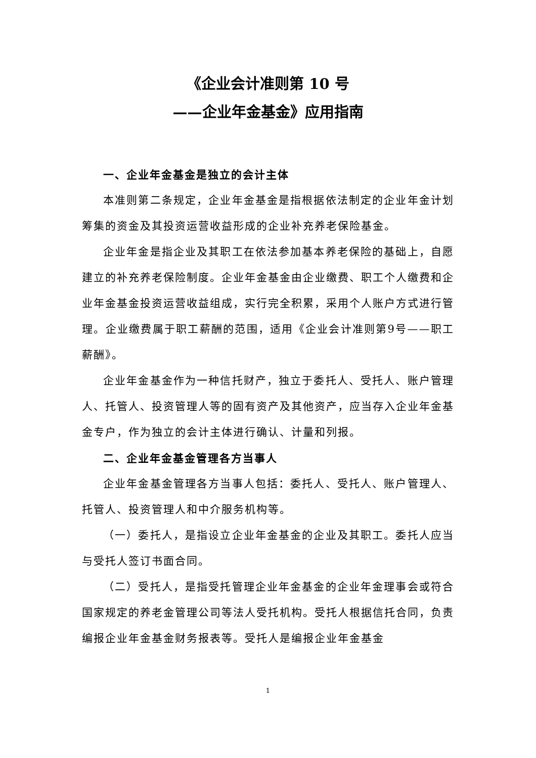《企业会计准则第 10 号
——企业年金基金》应用指南
一、企业年金基金是独立的会计主体
本准则第二条规定，企业年金基金是指根据依法制定的企业年金计划筹集的资金及其投资运营收益形成的企业补充养老保险基金。
企业年金是指企业及其职工在依法参加基本养老保险的基础上，自愿建立的补充养老保险制度。企业年金基金由企业缴费、职工个人缴费和企业年金基金投资运营收益组成，实行完全积累，采用个人账户方式进行管理。企业缴费属于职工薪酬的范围，适用《企业会计准则第9号——职工薪酬》。
企业年金基金作为一种信托财产，独立于委托人、受托人、账户管理人、托管人、投资管理人等的固有资产及其他资产，应当存入企业年金基金专户，作为独立的会计主体进行确认、计量和列报。
二、企业年金基金管理各方当事人
企业年金基金管理各方当事人包括：委托人、受托人、账户管理人、托管人、投资管理人和中介服务机构等。
（一）委托人，是指设立企业年金基金的企业及其职工。委托人应当与受托人签订书面合同。
（二）受托人，是指受托管理企业年金基金的企业年金理事会或符合国家规定的养老金管理公司等法人受托机构。受托人根据信托合同，负责编报企业年金基金财务报表等。受托人是编报企业年金基金
1